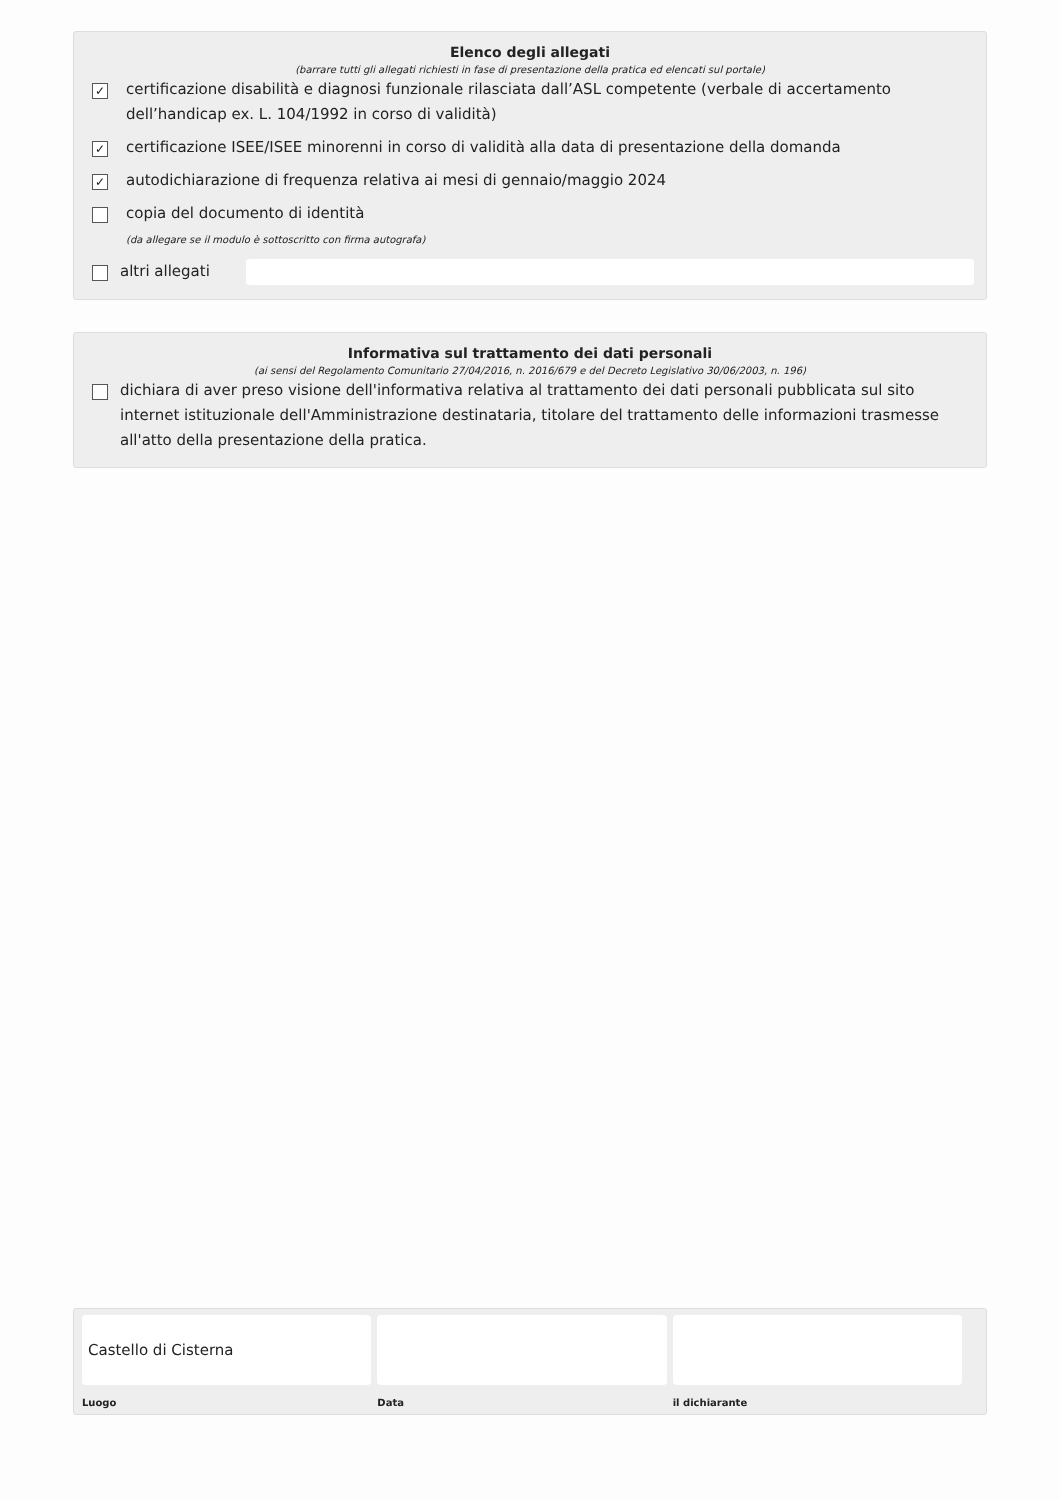Elenco degli allegati
(barrare tutti gli allegati richiesti in fase di presentazione della pratica ed elencati sul portale)
✓ certificazione disabilità e diagnosi funzionale rilasciata dall’ASL competente (verbale di accertamento dell’handicap ex. L. 104/1992 in corso di validità)
✓ certificazione ISEE/ISEE minorenni in corso di validità alla data di presentazione della domanda
✓ autodichiarazione di frequenza relativa ai mesi di gennaio/maggio 2024
copia del documento di identità
(da allegare se il modulo è sottoscritto con firma autografa)
altri allegati
Informativa sul trattamento dei dati personali
(ai sensi del Regolamento Comunitario 27/04/2016, n. 2016/679 e del Decreto Legislativo 30/06/2003, n. 196)
dichiara di aver preso visione dell'informativa relativa al trattamento dei dati personali pubblicata sul sito internet istituzionale dell'Amministrazione destinataria, titolare del trattamento delle informazioni trasmesse all'atto della presentazione della pratica.
Castello di Cisterna
Luogo
Data il dichiarante